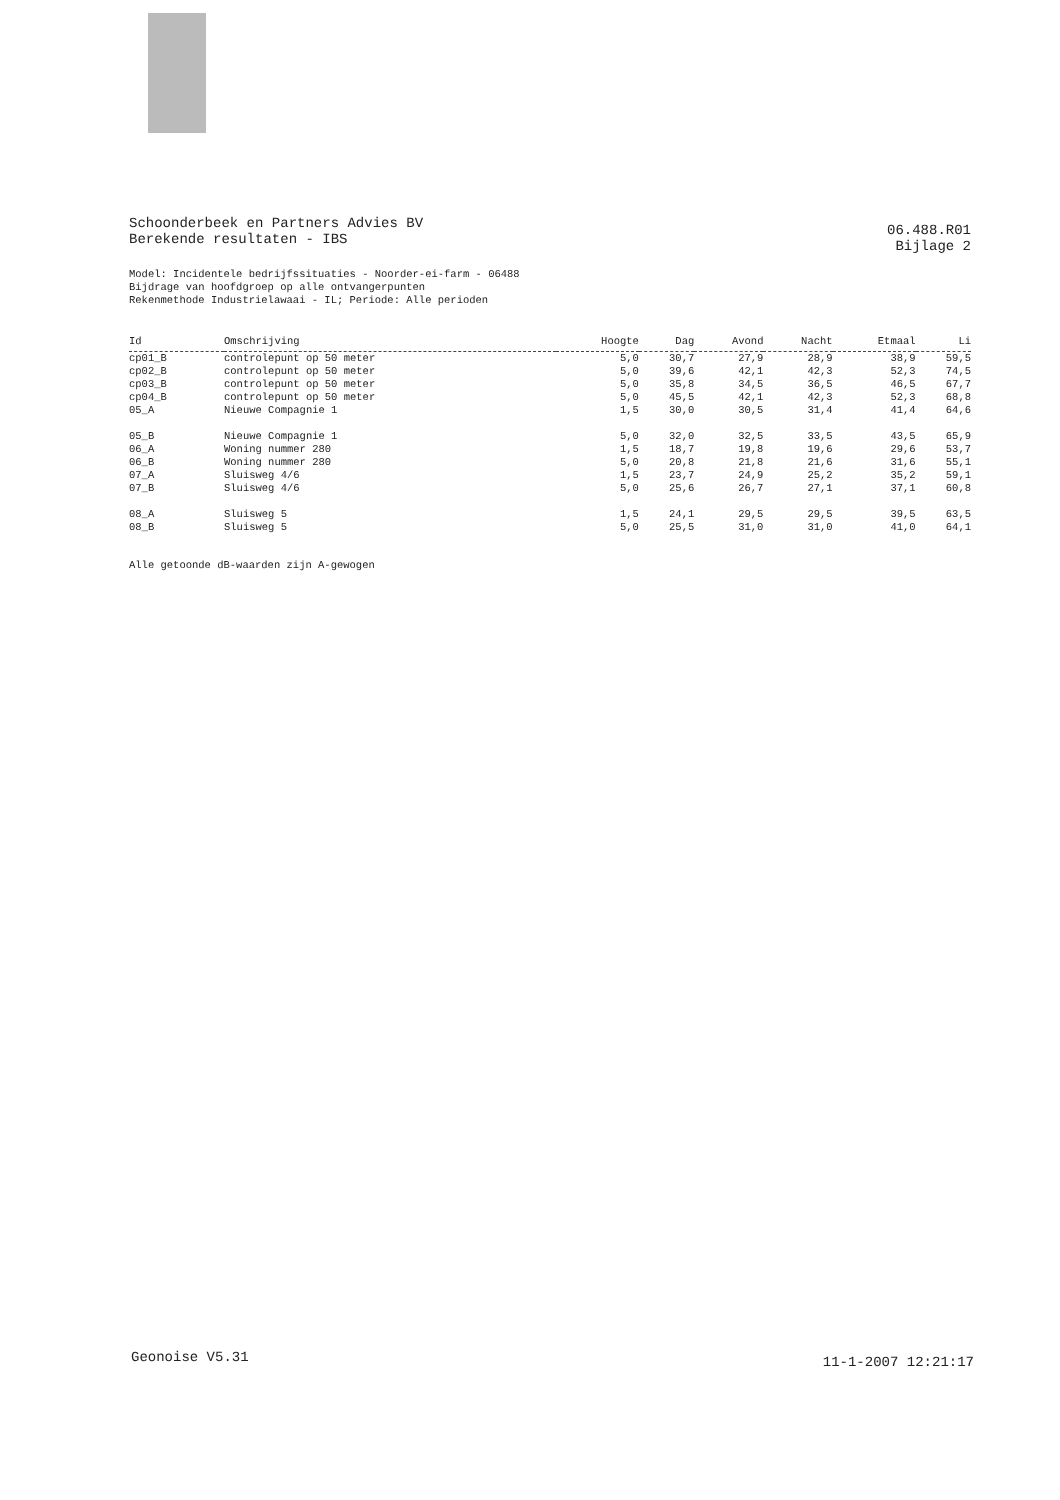Schoonderbeek en Partners Advies BV
Berekende resultaten - IBS
06.488.R01
Bijlage 2
Model: Incidentele bedrijfssituaties - Noorder-ei-farm - 06488
Bijdrage van hoofdgroep op alle ontvangerpunten
Rekenmethode Industrielawaai - IL; Periode: Alle perioden
| Id | Omschrijving | Hoogte | Dag | Avond | Nacht | Etmaal | Li |
| --- | --- | --- | --- | --- | --- | --- | --- |
| cp01_B | controlepunt op 50 meter | 5,0 | 30,7 | 27,9 | 28,9 | 38,9 | 59,5 |
| cp02_B | controlepunt op 50 meter | 5,0 | 39,6 | 42,1 | 42,3 | 52,3 | 74,5 |
| cp03_B | controlepunt op 50 meter | 5,0 | 35,8 | 34,5 | 36,5 | 46,5 | 67,7 |
| cp04_B | controlepunt op 50 meter | 5,0 | 45,5 | 42,1 | 42,3 | 52,3 | 68,8 |
| 05_A | Nieuwe Compagnie 1 | 1,5 | 30,0 | 30,5 | 31,4 | 41,4 | 64,6 |
| 05_B | Nieuwe Compagnie 1 | 5,0 | 32,0 | 32,5 | 33,5 | 43,5 | 65,9 |
| 06_A | Woning nummer 280 | 1,5 | 18,7 | 19,8 | 19,6 | 29,6 | 53,7 |
| 06_B | Woning nummer 280 | 5,0 | 20,8 | 21,8 | 21,6 | 31,6 | 55,1 |
| 07_A | Sluisweg 4/6 | 1,5 | 23,7 | 24,9 | 25,2 | 35,2 | 59,1 |
| 07_B | Sluisweg 4/6 | 5,0 | 25,6 | 26,7 | 27,1 | 37,1 | 60,8 |
| 08_A | Sluisweg 5 | 1,5 | 24,1 | 29,5 | 29,5 | 39,5 | 63,5 |
| 08_B | Sluisweg 5 | 5,0 | 25,5 | 31,0 | 31,0 | 41,0 | 64,1 |
Alle getoonde dB-waarden zijn A-gewogen
Geonoise V5.31 11-1-2007 12:21:17